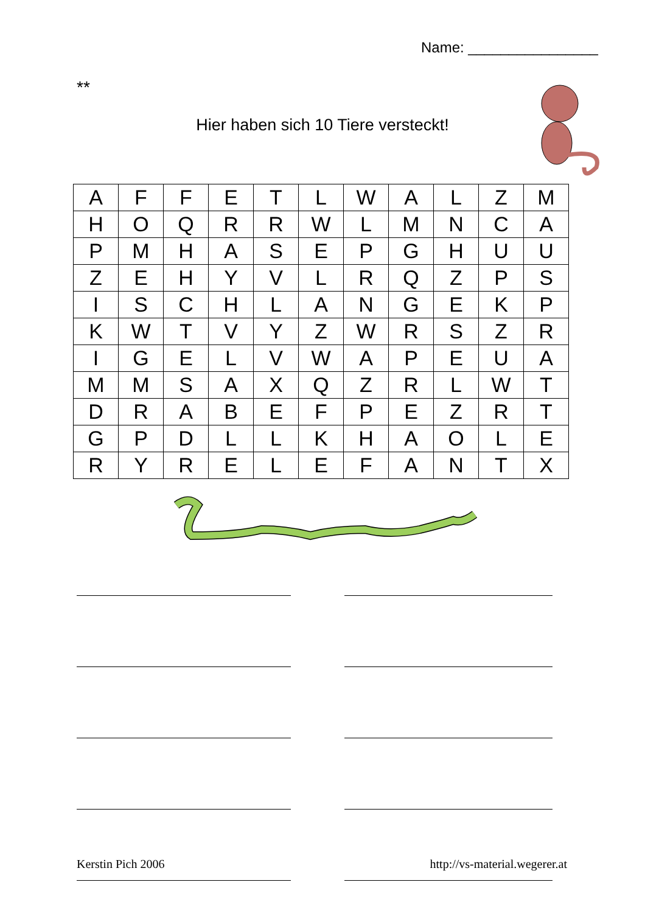Name: ________________
**
Hier haben sich 10 Tiere versteckt!
| A | F | F | E | T | L | W | A | L | Z | M |
| H | O | Q | R | R | W | L | M | N | C | A |
| P | M | H | A | S | E | P | G | H | U | U |
| Z | E | H | Y | V | L | R | Q | Z | P | S |
| I | S | C | H | L | A | N | G | E | K | P |
| K | W | T | V | Y | Z | W | R | S | Z | R |
| I | G | E | L | V | W | A | P | E | U | A |
| M | M | S | A | X | Q | Z | R | L | W | T |
| D | R | A | B | E | F | P | E | Z | R | T |
| G | P | D | L | L | K | H | A | O | L | E |
| R | Y | R | E | L | E | F | A | N | T | X |
Kerstin Pich 2006 http://vs-material.wegerer.at